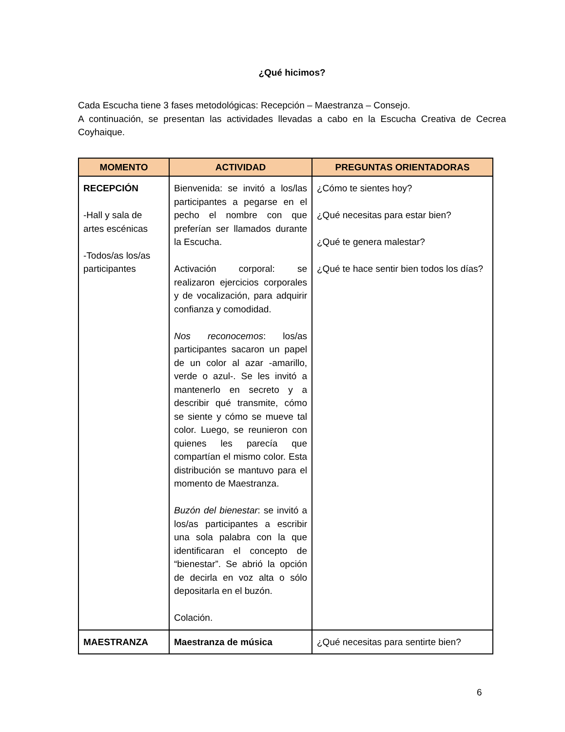¿Qué hicimos?
Cada Escucha tiene 3 fases metodológicas: Recepción – Maestranza – Consejo.
A continuación, se presentan las actividades llevadas a cabo en la Escucha Creativa de Cecrea Coyhaique.
| MOMENTO | ACTIVIDAD | PREGUNTAS ORIENTADORAS |
| --- | --- | --- |
| RECEPCIÓN -Hall y sala de artes escénicas -Todos/as los/as participantes | Bienvenida: se invitó a los/las participantes a pegarse en el pecho el nombre con que preferían ser llamados durante la Escucha. Activación corporal: se realizaron ejercicios corporales y de vocalización, para adquirir confianza y comodidad. Nos reconocemos : los/as participantes sacaron un papel de un color al azar -amarillo, verde o azul-. Se les invitó a mantenerlo en secreto y a describir qué transmite, cómo se siente y cómo se mueve tal color. Luego, se reunieron con quienes les parecía que compartían el mismo color. Esta distribución se mantuvo para el momento de Maestranza. Buzón del bienestar : se invitó a los/as participantes a escribir una sola palabra con la que identificaran el concepto de “bienestar”. Se abrió la opción de decirla en voz alta o sólo depositarla en el buzón. Colación. | ¿Cómo te sientes hoy? ¿Qué necesitas para estar bien? ¿Qué te genera malestar? ¿Qué te hace sentir bien todos los días? |
| MAESTRANZA | Maestranza de música | ¿Qué necesitas para sentirte bien? |
6